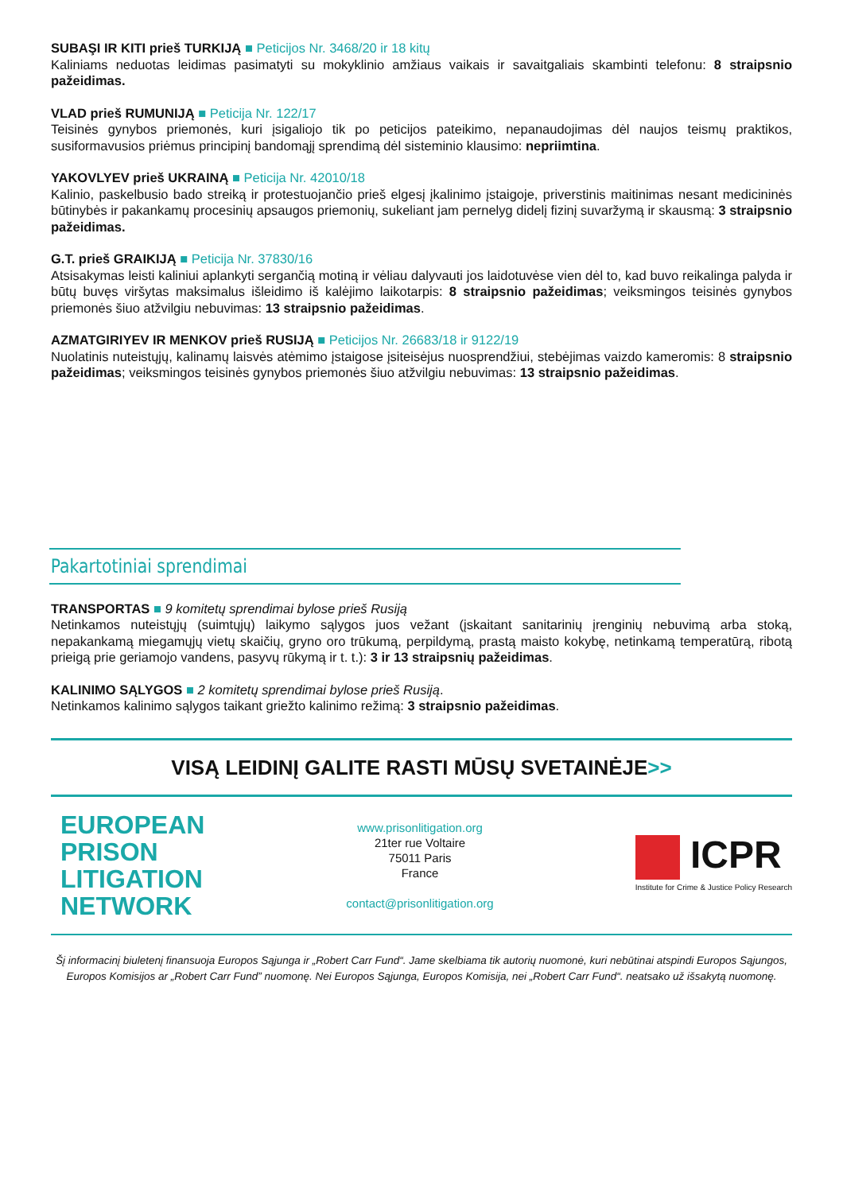SUBAŞI IR KITI prieš TURKIJĄ ■ Peticijos Nr. 3468/20 ir 18 kitų
Kaliniams neduotas leidimas pasimatyti su mokyklinio amžiaus vaikais ir savaitgaliais skambinti telefonu: 8 straipsnio pažeidimas.
VLAD prieš RUMUNIJĄ ■ Peticija Nr. 122/17
Teisinės gynybos priemonės, kuri įsigaliojo tik po peticijos pateikimo, nepanaudojimas dėl naujos teismų praktikos, susiformavusios priėmus principinį bandomąjį sprendimą dėl sisteminio klausimo: nepriimtina.
YAKOVLYEV prieš UKRAINĄ ■ Peticija Nr. 42010/18
Kalinio, paskelbusio bado streiką ir protestuojančio prieš elgesį įkalinimo įstaigoje, priverstinis maitinimas nesant medicininės būtinybės ir pakankamų procesinių apsaugos priemonių, sukeliant jam pernelyg didelį fizinį suvaržymą ir skausmą: 3 straipsnio pažeidimas.
G.T. prieš GRAIKIJĄ ■ Peticija Nr. 37830/16
Atsisakymas leisti kaliniui aplankyti sergančią motiną ir vėliau dalyvauti jos laidotuvėse vien dėl to, kad buvo reikalinga palyda ir būtų buvęs viršytas maksimalus išleidimo iš kalėjimo laikotarpis: 8 straipsnio pažeidimas; veiksmingos teisinės gynybos priemonės šiuo atžvilgiu nebuvimas: 13 straipsnio pažeidimas.
AZMATGIRIYEV IR MENKOV prieš RUSIJĄ ■ Peticijos Nr. 26683/18 ir 9122/19
Nuolatinis nuteistųjų, kalinamų laisvės atėmimo įstaigose įsiteisėjus nuosprendžiui, stebėjimas vaizdo kameromis: 8 straipsnio pažeidimas; veiksmingos teisinės gynybos priemonės šiuo atžvilgiu nebuvimas: 13 straipsnio pažeidimas.
Pakartotiniai sprendimai
TRANSPORTAS ■ 9 komitetų sprendimai bylose prieš Rusiją
Netinkamos nuteistųjų (suimtųjų) laikymo sąlygos juos vežant (įskaitant sanitarinių įrenginių nebuvimą arba stoką, nepakankamą miegamųjų vietų skaičių, gryno oro trūkumą, perpildymą, prastą maisto kokybę, netinkamą temperatūrą, ribotą prieigą prie geriamojo vandens, pasyvų rūkymą ir t. t.): 3 ir 13 straipsnių pažeidimas.
KALINIMO SĄLYGOS ■ 2 komitetų sprendimai bylose prieš Rusiją.
Netinkamos kalinimo sąlygos taikant griežto kalinimo režimą: 3 straipsnio pažeidimas.
VISĄ LEIDINĮ GALITE RASTI MŪSŲ SVETAINĖJE>>
EUROPEAN
PRISON
LITIGATION
NETWORK
www.prisonlitigation.org
21ter rue Voltaire
75011 Paris
France
contact@prisonlitigation.org
ICPR
Institute for Crime & Justice Policy Research
Šį informacinį biuletenį finansuoja Europos Sąjunga ir „Robert Carr Fund“. Jame skelbiama tik autorių nuomonė, kuri nebūtinai atspindi Europos Sąjungos, Europos Komisijos ar „Robert Carr Fund” nuomonę. Nei Europos Sąjunga, Europos Komisija, nei „Robert Carr Fund“. neatsako už išsakytą nuomonę.